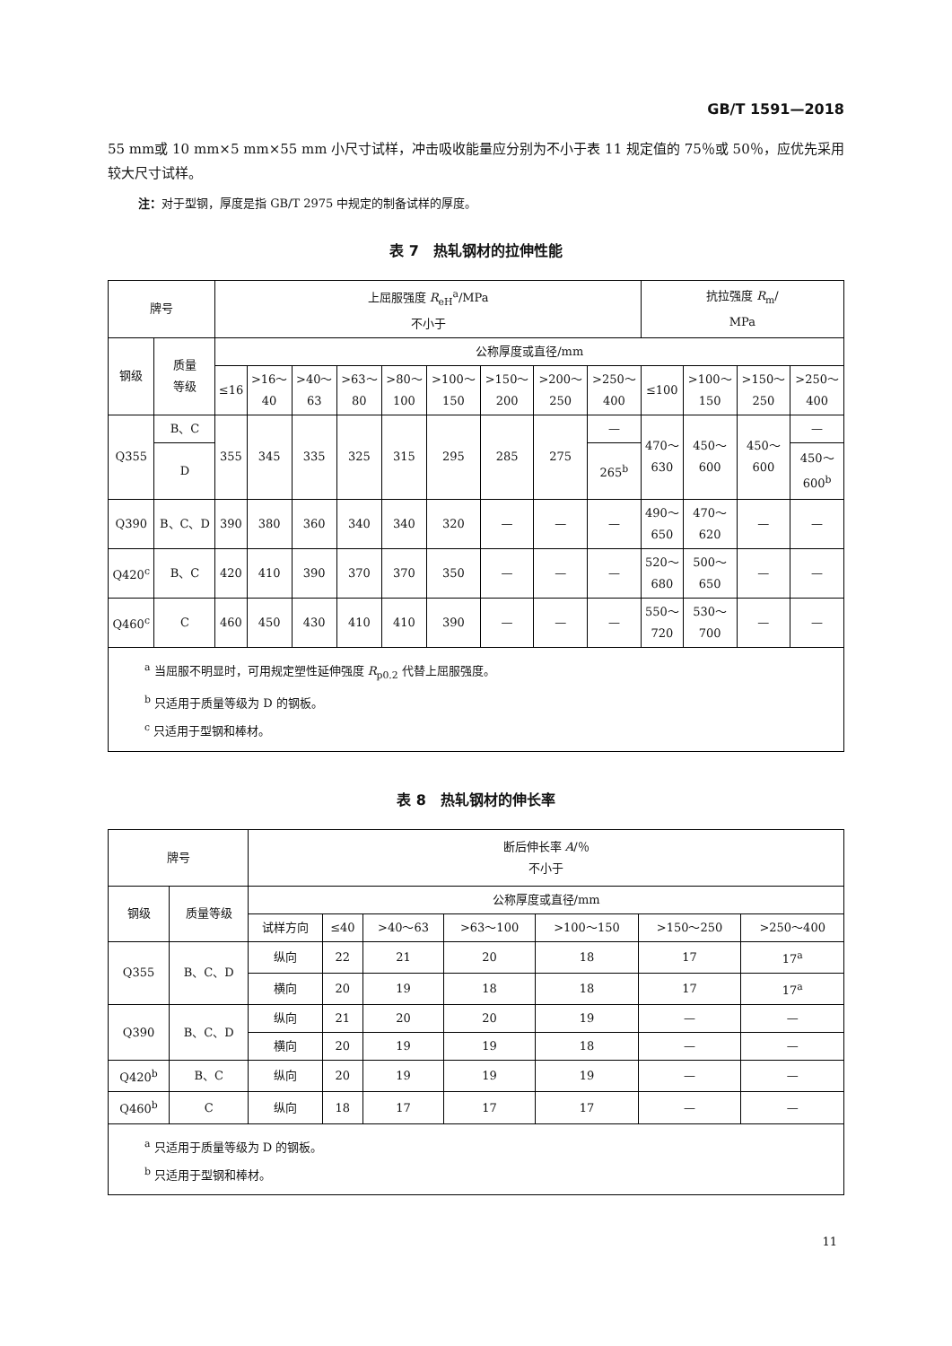GB/T 1591—2018
55 mm或 10 mm×5 mm×55 mm 小尺寸试样，冲击吸收能量应分别为不小于表 11 规定值的 75％或 50％，应优先采用较大尺寸试样。
注：对于型钢，厚度是指 GB/T 2975 中规定的制备试样的厚度。
表 7　热轧钢材的拉伸性能
| 牌号 | | 上屈服强度 R<sub>eH</sub><sup>a</sup>/MPa 不小于 | | | | | | | | | 抗拉强度 R<sub>m</sub>/ MPa | | | |
| --- | --- | --- | --- | --- | --- | --- | --- | --- | --- | --- | --- | --- | --- | --- |
| 钢级 | 质量 等级 | 公称厚度或直径/mm | | | | | | | | | | | | |
| | | ≤16 | >16～ 40 | >40～ 63 | >63～ 80 | >80～ 100 | >100～ 150 | >150～ 200 | >200～ 250 | >250～ 400 | ≤100 | >100～ 150 | >150～ 250 | >250～ 400 |
| Q355 | B、C | 355 | 345 | 335 | 325 | 315 | 295 | 285 | 275 | — | 470～ 630 | 450～ 600 | 450～ 600 | — |
| | D | | | | | | | | | 265<sup>b</sup> | | | | 450～ 600<sup>b</sup> |
| Q390 | B、C、D | 390 | 380 | 360 | 340 | 340 | 320 | — | — | — | 490～ 650 | 470～ 620 | — | — |
| Q420<sup>c</sup> | B、C | 420 | 410 | 390 | 370 | 370 | 350 | — | — | — | 520～ 680 | 500～ 650 | — | — |
| Q460<sup>c</sup> | C | 460 | 450 | 430 | 410 | 410 | 390 | — | — | — | 550～ 720 | 530～ 700 | — | — |
| <sup>a</sup> 当屈服不明显时，可用规定塑性延伸强度 R<sub>p0.2</sub> 代替上屈服强度。 <sup>b</sup> 只适用于质量等级为 D 的钢板。 <sup>c</sup> 只适用于型钢和棒材。 | | | | | | | | | | | | | | |
表 8　热轧钢材的伸长率
| 牌号 | | 断后伸长率 A /％ 不小于 | | | | | | |
| --- | --- | --- | --- | --- | --- | --- | --- | --- |
| 钢级 | 质量等级 | 公称厚度或直径/mm | | | | | | |
| | | 试样方向 | ≤40 | >40～63 | >63～100 | >100～150 | >150～250 | >250～400 |
| Q355 | B、C、D | 纵向 | 22 | 21 | 20 | 18 | 17 | 17<sup>a</sup> |
| | | 横向 | 20 | 19 | 18 | 18 | 17 | 17<sup>a</sup> |
| Q390 | B、C、D | 纵向 | 21 | 20 | 20 | 19 | — | — |
| | | 横向 | 20 | 19 | 19 | 18 | — | — |
| Q420<sup>b</sup> | B、C | 纵向 | 20 | 19 | 19 | 19 | — | — |
| Q460<sup>b</sup> | C | 纵向 | 18 | 17 | 17 | 17 | — | — |
| <sup>a</sup> 只适用于质量等级为 D 的钢板。 <sup>b</sup> 只适用于型钢和棒材。 | | | | | | | | |
11